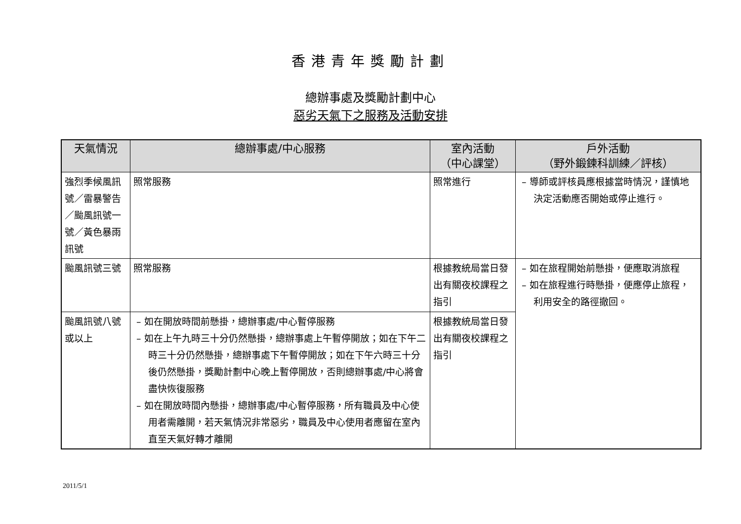香港青年獎勵計劃
總辦事處及獎勵計劃中心
惡劣天氣下之服務及活動安排
| 天氣情況 | 總辦事處/中心服務 | 室內活動 （中心課堂） | 戶外活動 （野外鍛鍊科訓練／評核） |
| --- | --- | --- | --- |
| 強烈季候風訊號／雷暴警告／颱風訊號一號／黃色暴雨訊號 | 照常服務 | 照常進行 | – 導師或評核員應根據當時情況，謹慎地決定活動應否開始或停止進行。 |
| 颱風訊號三號 | 照常服務 | 根據教統局當日發出有關夜校課程之指引 | – 如在旅程開始前懸掛，便應取消旅程 – 如在旅程進行時懸掛，便應停止旅程，利用安全的路徑撤回。 |
| 颱風訊號八號或以上 | – 如在開放時間前懸掛，總辦事處/中心暫停服務 – 如在上午九時三十分仍然懸掛，總辦事處上午暫停開放；如在下午二時三十分仍然懸掛，總辦事處下午暫停開放；如在下午六時三十分後仍然懸掛，獎勵計劃中心晚上暫停開放，否則總辦事處/中心將會盡快恢復服務 – 如在開放時間內懸掛，總辦事處/中心暫停服務，所有職員及中心使用者需離開，若天氣情況非常惡劣，職員及中心使用者應留在室內直至天氣好轉才離開 | 根據教統局當日發出有關夜校課程之指引 | |
2011/5/1